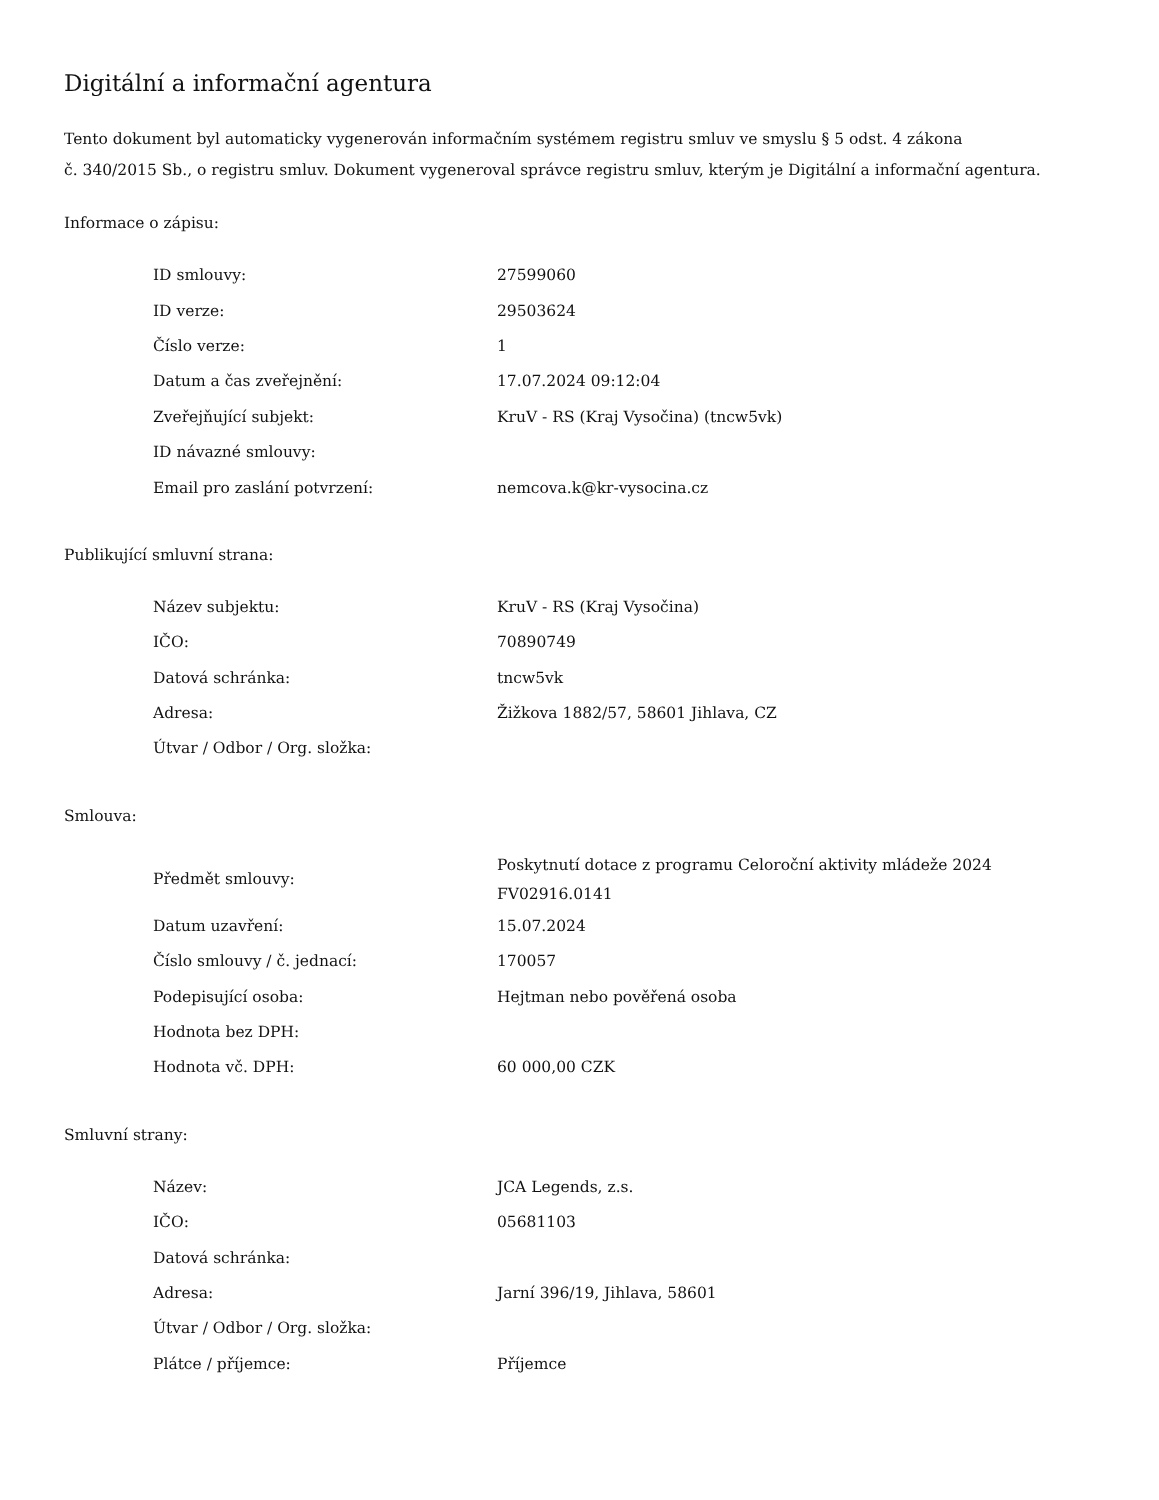Digitální a informační agentura
Tento dokument byl automaticky vygenerován informačním systémem registru smluv ve smyslu § 5 odst. 4 zákona
č. 340/2015 Sb., o registru smluv. Dokument vygeneroval správce registru smluv, kterým je Digitální a informační agentura.
Informace o zápisu:
| ID smlouvy: | 27599060 |
| ID verze: | 29503624 |
| Číslo verze: | 1 |
| Datum a čas zveřejnění: | 17.07.2024 09:12:04 |
| Zveřejňující subjekt: | KruV - RS (Kraj Vysočina) (tncw5vk) |
| ID návazné smlouvy: | |
| Email pro zaslání potvrzení: | nemcova.k@kr-vysocina.cz |
Publikující smluvní strana:
| Název subjektu: | KruV - RS (Kraj Vysočina) |
| IČO: | 70890749 |
| Datová schránka: | tncw5vk |
| Adresa: | Žižkova 1882/57, 58601 Jihlava, CZ |
| Útvar / Odbor / Org. složka: | |
Smlouva:
| Předmět smlouvy: | Poskytnutí dotace z programu Celoroční aktivity mládeže 2024 FV02916.0141 |
| Datum uzavření: | 15.07.2024 |
| Číslo smlouvy / č. jednací: | 170057 |
| Podepisující osoba: | Hejtman nebo pověřená osoba |
| Hodnota bez DPH: | |
| Hodnota vč. DPH: | 60 000,00 CZK |
Smluvní strany:
| Název: | JCA Legends, z.s. |
| IČO: | 05681103 |
| Datová schránka: | |
| Adresa: | Jarní 396/19, Jihlava, 58601 |
| Útvar / Odbor / Org. složka: | |
| Plátce / příjemce: | Příjemce |